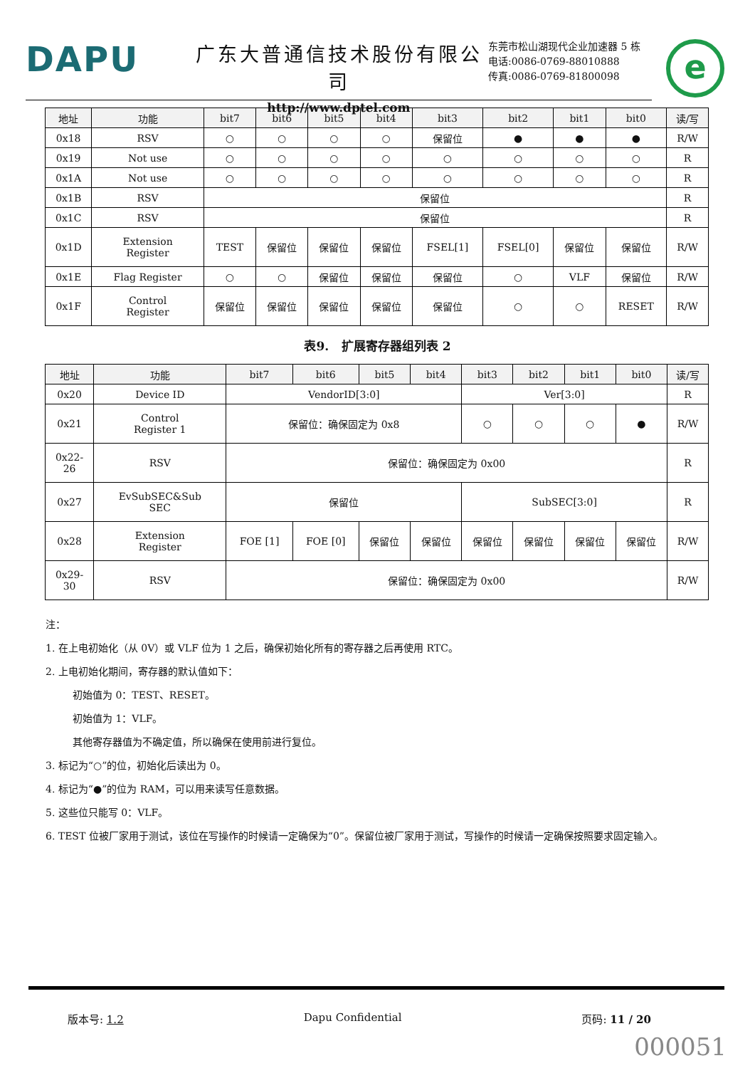DAPU
广东大普通信技术股份有限公司
http://www.dptel.com
东莞市松山湖现代企业加速器 5 栋
电话:0086-0769-88010888
传真:0086-0769-81800098
e
| 地址 | 功能 | bit7 | bit6 | bit5 | bit4 | bit3 | bit2 | bit1 | bit0 | 读/写 |
| --- | --- | --- | --- | --- | --- | --- | --- | --- | --- | --- |
| 0x18 | RSV | ○ | ○ | ○ | ○ | 保留位 | ● | ● | ● | R/W |
| 0x19 | Not use | ○ | ○ | ○ | ○ | ○ | ○ | ○ | ○ | R |
| 0x1A | Not use | ○ | ○ | ○ | ○ | ○ | ○ | ○ | ○ | R |
| 0x1B | RSV | 保留位 | | | | | | | | R |
| 0x1C | RSV | 保留位 | | | | | | | | R |
| 0x1D | Extension Register | TEST | 保留位 | 保留位 | 保留位 | FSEL[1] | FSEL[0] | 保留位 | 保留位 | R/W |
| 0x1E | Flag Register | ○ | ○ | 保留位 | 保留位 | 保留位 | ○ | VLF | 保留位 | R/W |
| 0x1F | Control Register | 保留位 | 保留位 | 保留位 | 保留位 | 保留位 | ○ | ○ | RESET | R/W |
表9. 扩展寄存器组列表 2
| 地址 | 功能 | bit7 | bit6 | bit5 | bit4 | bit3 | bit2 | bit1 | bit0 | 读/写 |
| --- | --- | --- | --- | --- | --- | --- | --- | --- | --- | --- |
| 0x20 | Device ID | VendorID[3:0] | | | | Ver[3:0] | | | | R |
| 0x21 | Control Register 1 | 保留位：确保固定为 0x8 | | | | ○ | ○ | ○ | ● | R/W |
| 0x22- 26 | RSV | 保留位：确保固定为 0x00 | | | | | | | | R |
| 0x27 | EvSubSEC&Sub SEC | 保留位 | | | | SubSEC[3:0] | | | | R |
| 0x28 | Extension Register | FOE [1] | FOE [0] | 保留位 | 保留位 | 保留位 | 保留位 | 保留位 | 保留位 | R/W |
| 0x29- 30 | RSV | 保留位：确保固定为 0x00 | | | | | | | | R/W |
注：
1. 在上电初始化（从 0V）或 VLF 位为 1 之后，确保初始化所有的寄存器之后再使用 RTC。
2. 上电初始化期间，寄存器的默认值如下：
初始值为 0：TEST、RESET。
初始值为 1：VLF。
其他寄存器值为不确定值，所以确保在使用前进行复位。
3. 标记为“○”的位，初始化后读出为 0。
4. 标记为“●”的位为 RAM，可以用来读写任意数据。
5. 这些位只能写 0：VLF。
6. TEST 位被厂家用于测试，该位在写操作的时候请一定确保为“0”。保留位被厂家用于测试，写操作的时候请一定确保按照要求固定输入。
版本号: 1.2 Dapu Confidential 页码: 11 / 20
000051